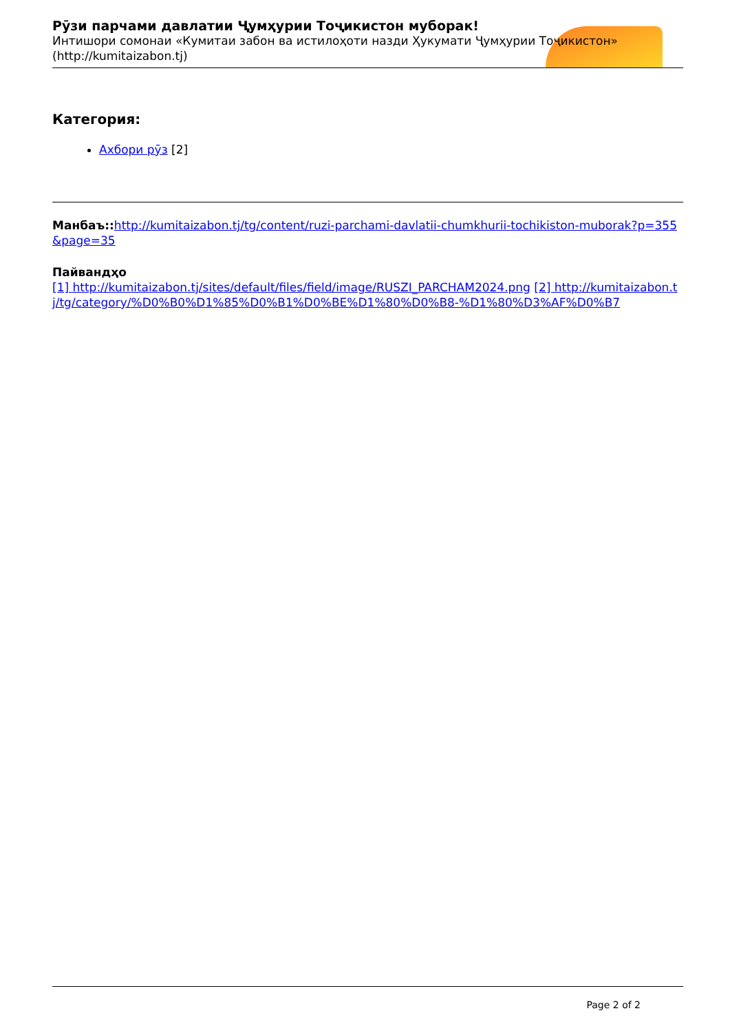Рӯзи парчами давлатии Ҷумҳурии Тоҷикистон муборак!
Интишори сомонаи «Кумитаи забон ва истилоҳоти назди Ҳукумати Ҷумҳурии Тоҷикистон» (http://kumitaizabon.tj)
Категория:
Ахбори рӯз [2]
Манбаъ:: http://kumitaizabon.tj/tg/content/ruzi-parchami-davlatii-chumkhurii-tochikiston-muborak?p=355&page=35
Пайвандҳо
[1] http://kumitaizabon.tj/sites/default/files/field/image/RUSZI_PARCHAM2024.png [2] http://kumitaizabon.tj/tg/category/%D0%B0%D1%85%D0%B1%D0%BE%D1%80%D0%B8-%D1%80%D3%AF%D0%B7
Page 2 of 2